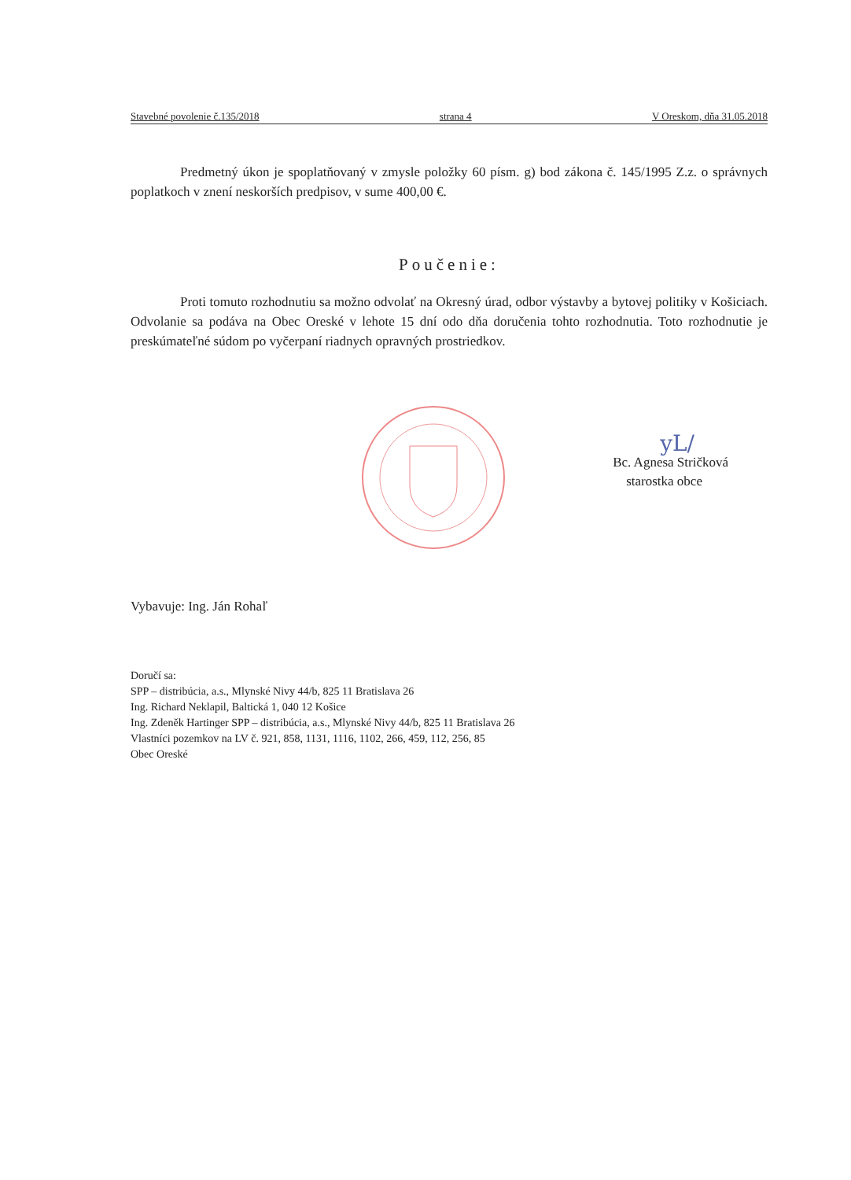Stavebné povolenie č.135/2018 strana 4 V Oreskom, dňa 31.05.2018
Predmetný úkon je spoplatňovaný v zmysle položky 60 písm. g) bod zákona č. 145/1995 Z.z. o správnych poplatkoch v znení neskorších predpisov, v sume 400,00 €.
Poučenie:
Proti tomuto rozhodnutiu sa možno odvolať na Okresný úrad, odbor výstavby a bytovej politiky v Košiciach. Odvolanie sa podáva na Obec Oreské v lehote 15 dní odo dňa doručenia tohto rozhodnutia. Toto rozhodnutie je preskúmateľné súdom po vyčerpaní riadnych opravných prostriedkov.
yL/
Bc. Agnesa Stričková
starostka obce
Vybavuje: Ing. Ján Rohaľ
Doručí sa:
SPP – distribúcia, a.s., Mlynské Nivy 44/b, 825 11 Bratislava 26
Ing. Richard Neklapil, Baltická 1, 040 12 Košice
Ing. Zdeněk Hartinger SPP – distribúcia, a.s., Mlynské Nivy 44/b, 825 11 Bratislava 26
Vlastníci pozemkov na LV č. 921, 858, 1131, 1116, 1102, 266, 459, 112, 256, 85
Obec Oreské